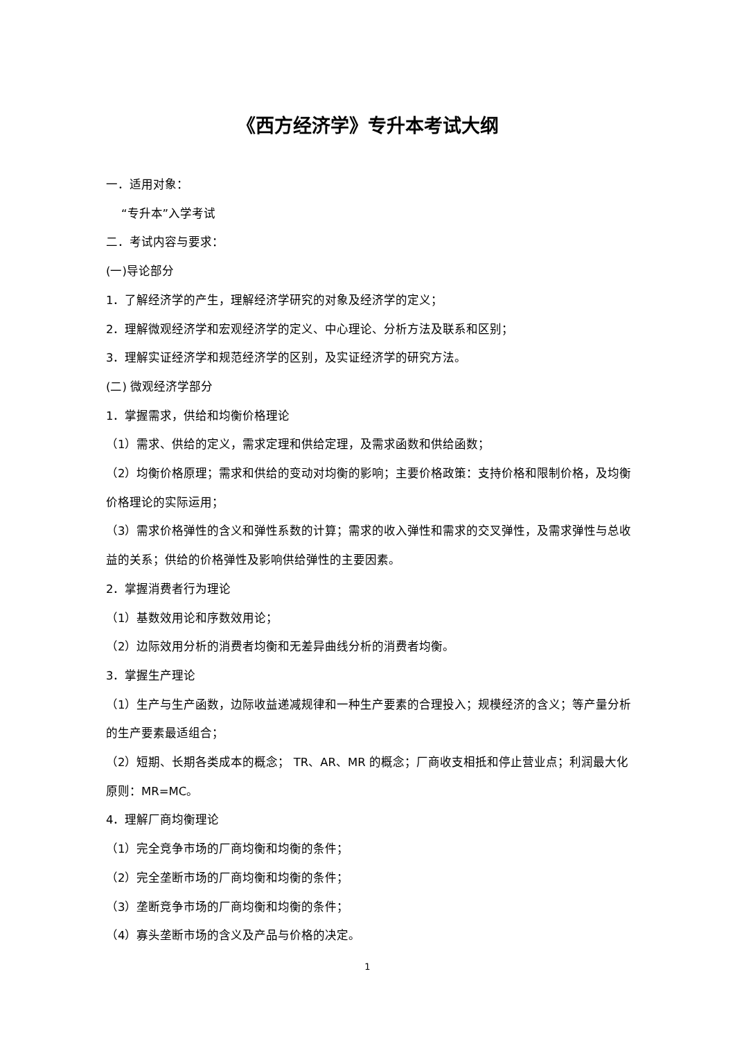《西方经济学》专升本考试大纲
一．适用对象：
“专升本”入学考试
二．考试内容与要求：
(一)导论部分
1．了解经济学的产生，理解经济学研究的对象及经济学的定义；
2．理解微观经济学和宏观经济学的定义、中心理论、分析方法及联系和区别；
3．理解实证经济学和规范经济学的区别，及实证经济学的研究方法。
(二) 微观经济学部分
1．掌握需求，供给和均衡价格理论
（1）需求、供给的定义，需求定理和供给定理，及需求函数和供给函数；
（2）均衡价格原理；需求和供给的变动对均衡的影响；主要价格政策：支持价格和限制价格，及均衡价格理论的实际运用；
（3）需求价格弹性的含义和弹性系数的计算；需求的收入弹性和需求的交叉弹性，及需求弹性与总收益的关系；供给的价格弹性及影响供给弹性的主要因素。
2．掌握消费者行为理论
（1）基数效用论和序数效用论；
（2）边际效用分析的消费者均衡和无差异曲线分析的消费者均衡。
3．掌握生产理论
（1）生产与生产函数，边际收益递减规律和一种生产要素的合理投入；规模经济的含义；等产量分析的生产要素最适组合；
（2）短期、长期各类成本的概念； TR、AR、MR 的概念；厂商收支相抵和停止营业点；利润最大化原则：MR=MC。
4．理解厂商均衡理论
（1）完全竞争市场的厂商均衡和均衡的条件；
（2）完全垄断市场的厂商均衡和均衡的条件；
（3）垄断竞争市场的厂商均衡和均衡的条件；
（4）寡头垄断市场的含义及产品与价格的决定。
1